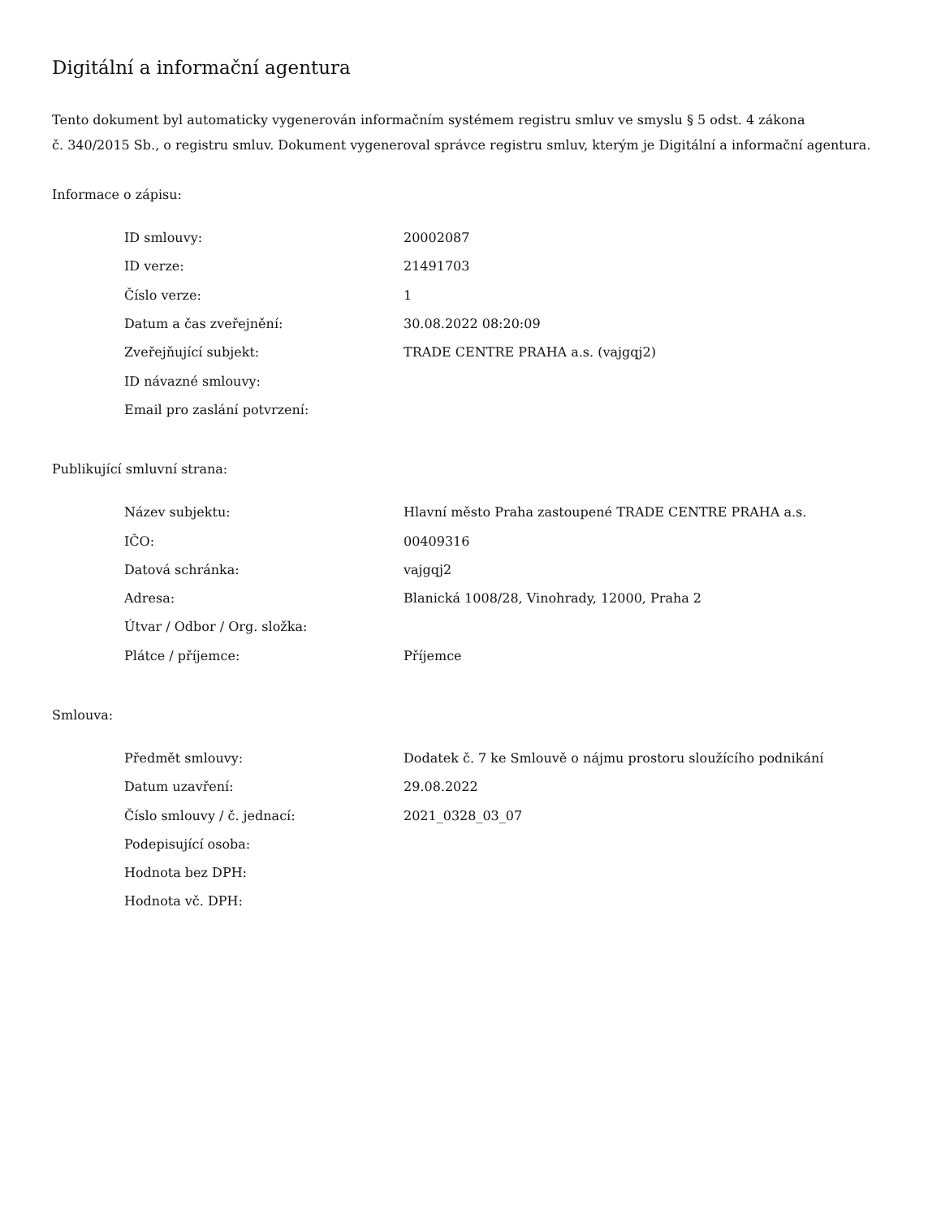Digitální a informační agentura
Tento dokument byl automaticky vygenerován informačním systémem registru smluv ve smyslu § 5 odst. 4 zákona
č. 340/2015 Sb., o registru smluv. Dokument vygeneroval správce registru smluv, kterým je Digitální a informační agentura.
Informace o zápisu:
| ID smlouvy: | 20002087 |
| ID verze: | 21491703 |
| Číslo verze: | 1 |
| Datum a čas zveřejnění: | 30.08.2022 08:20:09 |
| Zveřejňující subjekt: | TRADE CENTRE PRAHA a.s. (vajgqj2) |
| ID návazné smlouvy: | |
| Email pro zaslání potvrzení: | |
Publikující smluvní strana:
| Název subjektu: | Hlavní město Praha zastoupené TRADE CENTRE PRAHA a.s. |
| IČO: | 00409316 |
| Datová schránka: | vajgqj2 |
| Adresa: | Blanická 1008/28, Vinohrady, 12000, Praha 2 |
| Útvar / Odbor / Org. složka: | |
| Plátce / příjemce: | Příjemce |
Smlouva:
| Předmět smlouvy: | Dodatek č. 7 ke Smlouvě o nájmu prostoru sloužícího podnikání |
| Datum uzavření: | 29.08.2022 |
| Číslo smlouvy / č. jednací: | 2021_0328_03_07 |
| Podepisující osoba: | |
| Hodnota bez DPH: | |
| Hodnota vč. DPH: | |